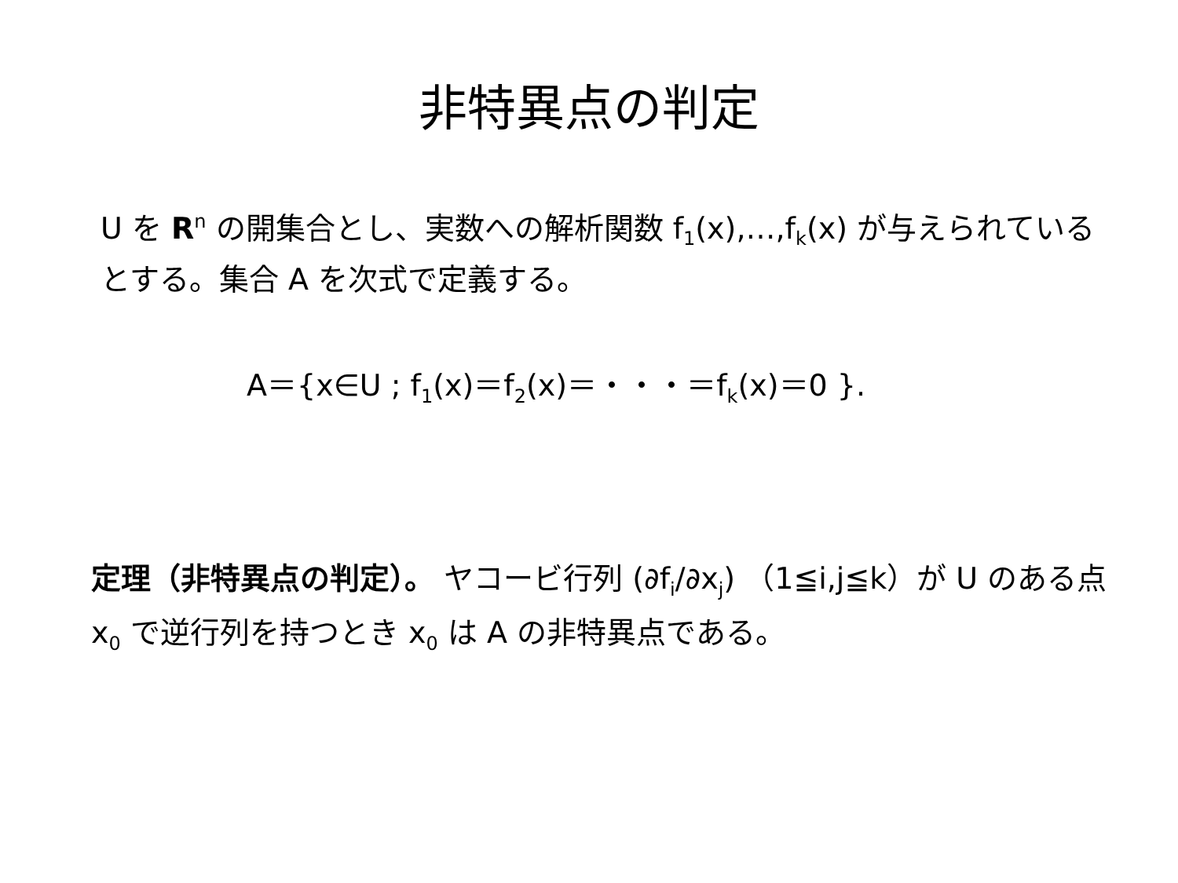非特異点の判定
U を R<sup>n</sup> の開集合とし、実数への解析関数 f<sub>1</sub>(x),…,f<sub>k</sub>(x) が与えられているとする。集合 A を次式で定義する。
A＝{x∈U ; f<sub>1</sub>(x)＝f<sub>2</sub>(x)＝・・・＝f<sub>k</sub>(x)＝0 }.
定理（非特異点の判定）。 ヤコービ行列 (∂f<sub>i</sub>/∂x<sub>j</sub>) （1≦i,j≦k）が U のある点 x<sub>0</sub> で逆行列を持つとき x<sub>0</sub> は A の非特異点である。